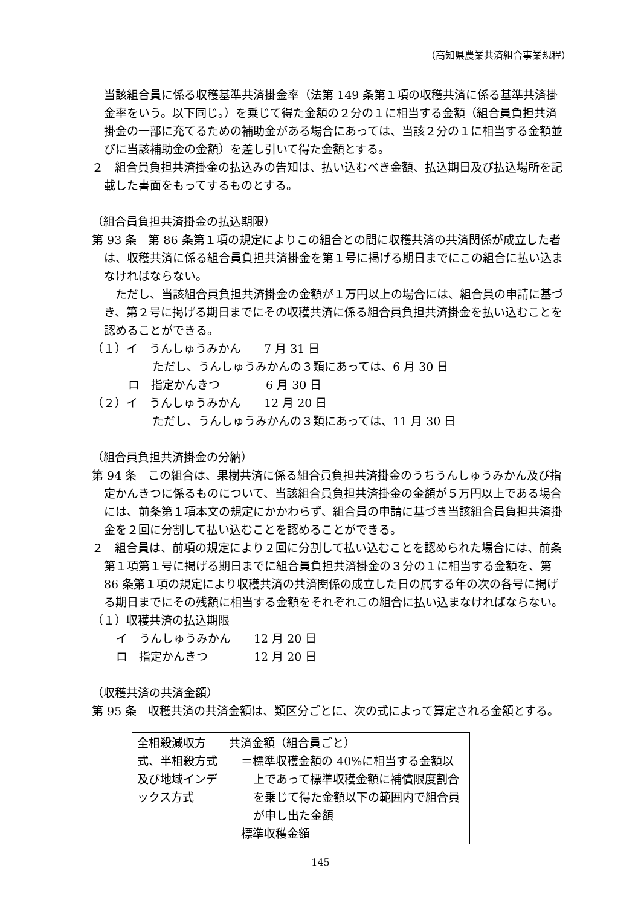（高知県農業共済組合事業規程）
当該組合員に係る収穫基準共済掛金率（法第 149 条第１項の収穫共済に係る基準共済掛金率をいう。以下同じ。）を乗じて得た金額の２分の１に相当する金額（組合員負担共済掛金の一部に充てるための補助金がある場合にあっては、当該２分の１に相当する金額並びに当該補助金の金額）を差し引いて得た金額とする。
２　組合員負担共済掛金の払込みの告知は、払い込むべき金額、払込期日及び払込場所を記載した書面をもってするものとする。
（組合員負担共済掛金の払込期限）
第 93 条　第 86 条第１項の規定によりこの組合との間に収穫共済の共済関係が成立した者は、収穫共済に係る組合員負担共済掛金を第１号に掲げる期日までにこの組合に払い込まなければならない。
　ただし、当該組合員負担共済掛金の金額が１万円以上の場合には、組合員の申請に基づき、第２号に掲げる期日までにその収穫共済に係る組合員負担共済掛金を払い込むことを認めることができる。
（１）イ　うんしゅうみかん　　7 月 31 日
ただし、うんしゅうみかんの３類にあっては、6 月 30 日
ロ　指定かんきつ　　　　6 月 30 日
（２）イ　うんしゅうみかん　　12 月 20 日
ただし、うんしゅうみかんの３類にあっては、11 月 30 日
（組合員負担共済掛金の分納）
第 94 条　この組合は、果樹共済に係る組合員負担共済掛金のうちうんしゅうみかん及び指定かんきつに係るものについて、当該組合員負担共済掛金の金額が５万円以上である場合には、前条第１項本文の規定にかかわらず、組合員の申請に基づき当該組合員負担共済掛金を２回に分割して払い込むことを認めることができる。
２　組合員は、前項の規定により２回に分割して払い込むことを認められた場合には、前条第１項第１号に掲げる期日までに組合員負担共済掛金の３分の１に相当する金額を、第 86 条第１項の規定により収穫共済の共済関係の成立した日の属する年の次の各号に掲げる期日までにその残額に相当する金額をそれぞれこの組合に払い込まなければならない。
（１）収穫共済の払込期限
イ　うんしゅうみかん　　12 月 20 日
ロ　指定かんきつ　　　　12 月 20 日
（収穫共済の共済金額）
第 95 条　収穫共済の共済金額は、類区分ごとに、次の式によって算定される金額とする。
| 全相殺減収方式、半相殺方式及び地域インデックス方式 | 共済金額（組合員ごと） ＝標準収穫金額の 40%に相当する金額以上であって標準収穫金額に補償限度割合を乗じて得た金額以下の範囲内で組合員が申し出た金額 標準収穫金額 |
145